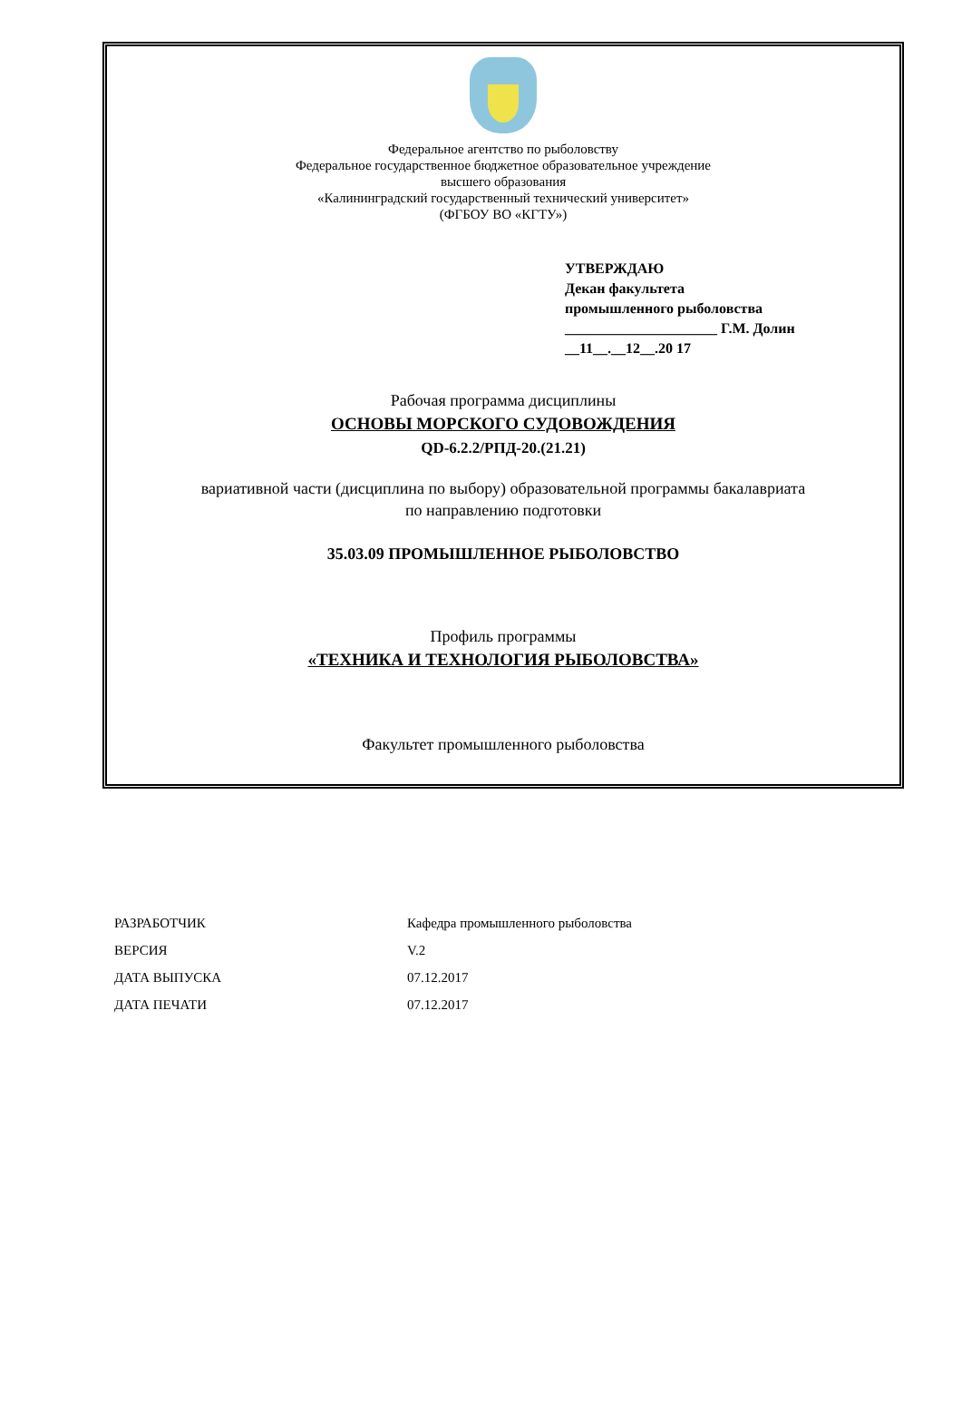Федеральное агентство по рыболовству
Федеральное государственное бюджетное образовательное учреждение
высшего образования
«Калининградский государственный технический университет»
(ФГБОУ ВО «КГТУ»)
УТВЕРЖДАЮ
Декан факультета
промышленного рыболовства
_____________________ Г.М. Долин
__11__.__12__.20 17
Рабочая программа дисциплины
ОСНОВЫ МОРСКОГО СУДОВОЖДЕНИЯ
QD-6.2.2/РПД-20.(21.21)
вариативной части (дисциплина по выбору) образовательной программы бакалавриата
по направлению подготовки
35.03.09 ПРОМЫШЛЕННОЕ РЫБОЛОВСТВО
Профиль программы
«ТЕХНИКА И ТЕХНОЛОГИЯ РЫБОЛОВСТВА»
Факультет промышленного рыболовства
| РАЗРАБОТЧИК | Кафедра промышленного рыболовства |
| ВЕРСИЯ | V.2 |
| ДАТА ВЫПУСКА | 07.12.2017 |
| ДАТА ПЕЧАТИ | 07.12.2017 |